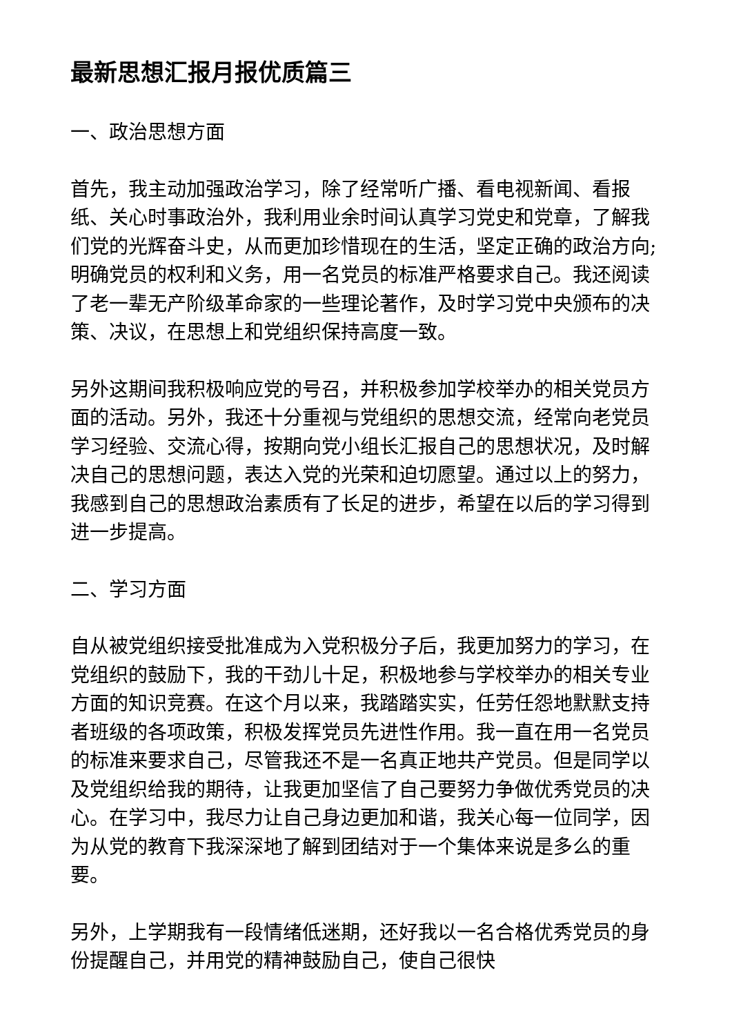最新思想汇报月报优质篇三
一、政治思想方面
首先，我主动加强政治学习，除了经常听广播、看电视新闻、看报纸、关心时事政治外，我利用业余时间认真学习党史和党章，了解我们党的光辉奋斗史，从而更加珍惜现在的生活，坚定正确的政治方向;明确党员的权利和义务，用一名党员的标准严格要求自己。我还阅读了老一辈无产阶级革命家的一些理论著作，及时学习党中央颁布的决策、决议，在思想上和党组织保持高度一致。
另外这期间我积极响应党的号召，并积极参加学校举办的相关党员方面的活动。另外，我还十分重视与党组织的思想交流，经常向老党员学习经验、交流心得，按期向党小组长汇报自己的思想状况，及时解决自己的思想问题，表达入党的光荣和迫切愿望。通过以上的努力，我感到自己的思想政治素质有了长足的进步，希望在以后的学习得到进一步提高。
二、学习方面
自从被党组织接受批准成为入党积极分子后，我更加努力的学习，在党组织的鼓励下，我的干劲儿十足，积极地参与学校举办的相关专业方面的知识竞赛。在这个月以来，我踏踏实实，任劳任怨地默默支持者班级的各项政策，积极发挥党员先进性作用。我一直在用一名党员的标准来要求自己，尽管我还不是一名真正地共产党员。但是同学以及党组织给我的期待，让我更加坚信了自己要努力争做优秀党员的决心。在学习中，我尽力让自己身边更加和谐，我关心每一位同学，因为从党的教育下我深深地了解到团结对于一个集体来说是多么的重要。
另外，上学期我有一段情绪低迷期，还好我以一名合格优秀党员的身份提醒自己，并用党的精神鼓励自己，使自己很快